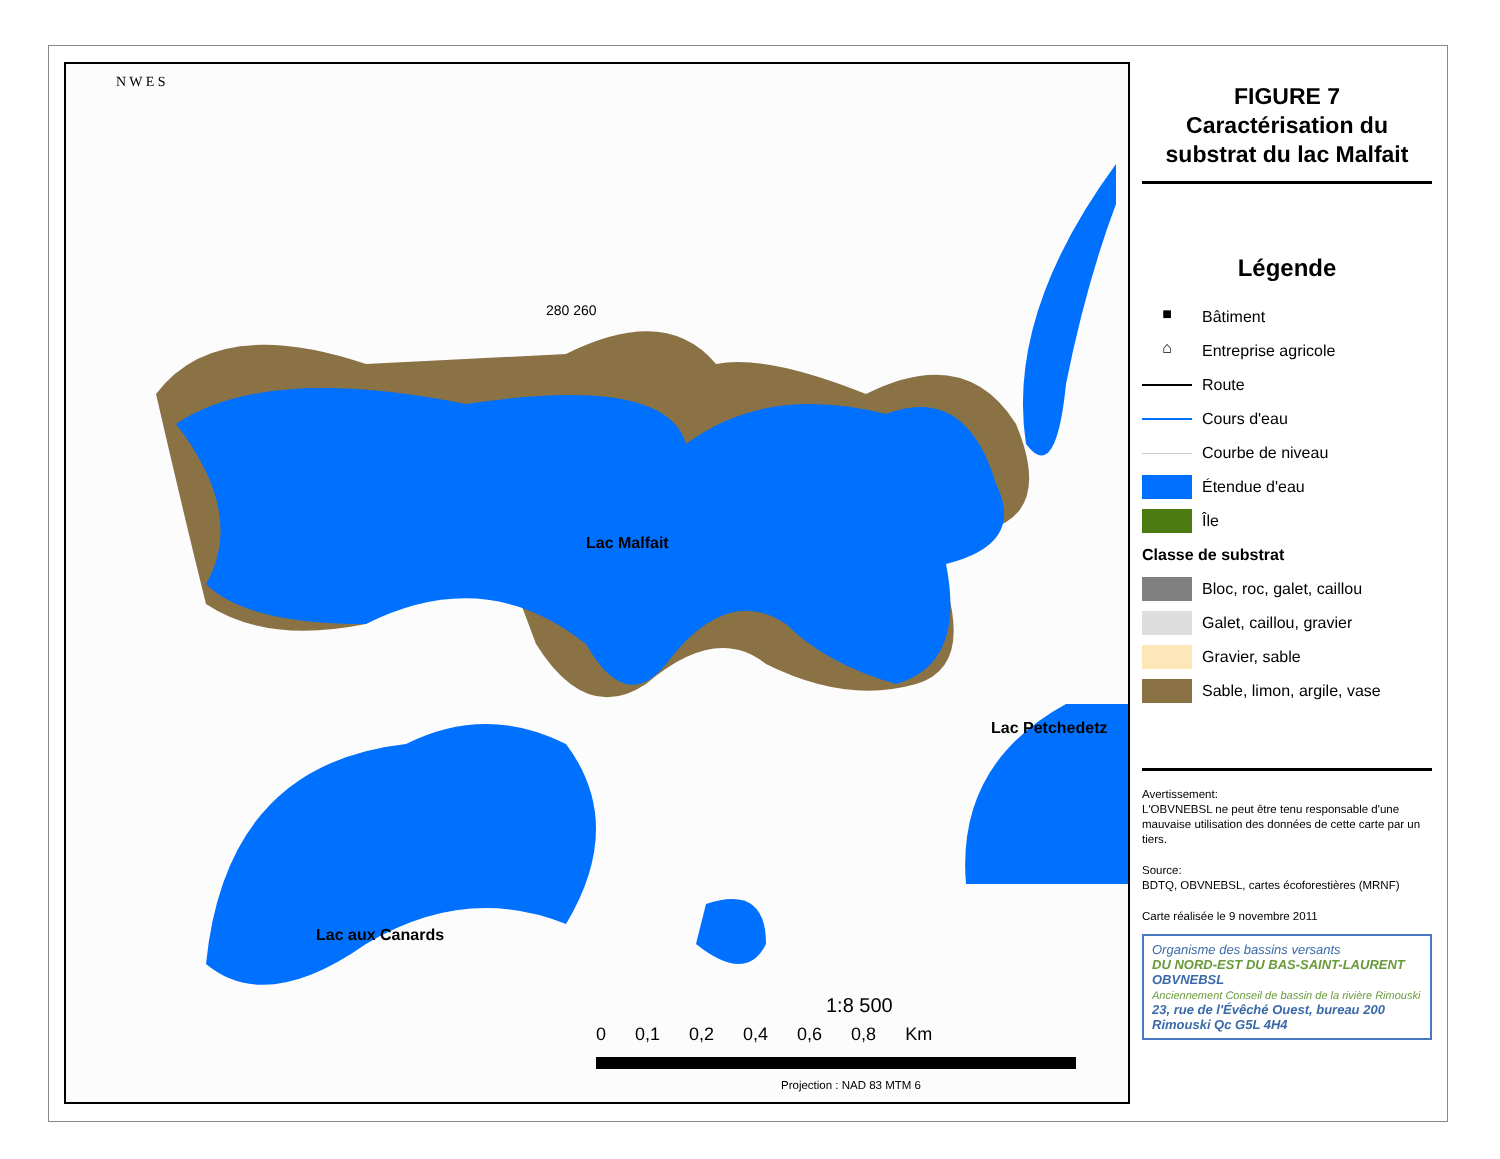Lac Malfait
Lac aux Canards
Lac Petchedetz
N W E S
280 260
1:8 500
0 0,1 0,2 0,4 0,6 0,8 Km
Projection : NAD 83 MTM 6
FIGURE 7
Caractérisation du substrat du lac Malfait
Légende
■ Bâtiment
⌂ Entreprise agricole
Route
Cours d'eau
Courbe de niveau
Étendue d'eau
Île
Classe de substrat
Bloc, roc, galet, caillou
Galet, caillou, gravier
Gravier, sable
Sable, limon, argile, vase
Avertissement:
L'OBVNEBSL ne peut être tenu responsable d'une mauvaise utilisation des données de cette carte par un tiers.
Source:
BDTQ, OBVNEBSL, cartes écoforestières (MRNF)
Carte réalisée le 9 novembre 2011
Organisme des bassins versants
DU NORD-EST DU BAS-SAINT-LAURENT
OBVNEBSL
Anciennement Conseil de bassin de la rivière Rimouski
23, rue de l'Évêché Ouest, bureau 200
Rimouski Qc G5L 4H4